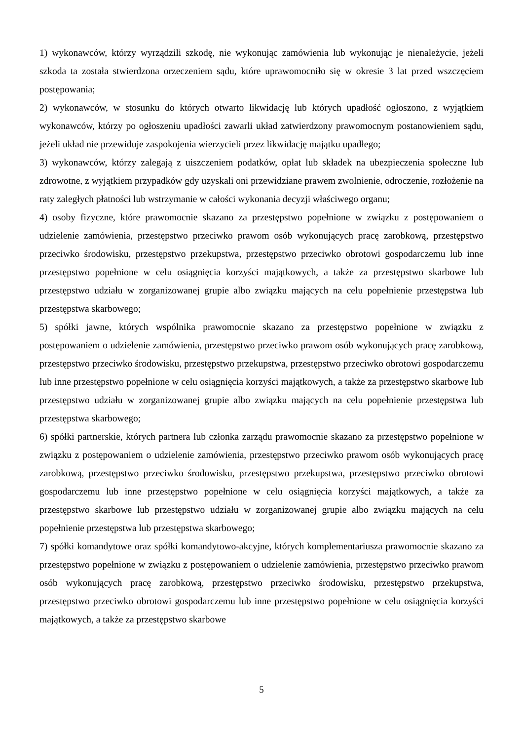1) wykonawców, którzy wyrządzili szkodę, nie wykonując zamówienia lub wykonując je nienależycie, jeżeli szkoda ta została stwierdzona orzeczeniem sądu, które uprawomocniło się w okresie 3 lat przed wszczęciem postępowania;
2) wykonawców, w stosunku do których otwarto likwidację lub których upadłość ogłoszono, z wyjątkiem wykonawców, którzy po ogłoszeniu upadłości zawarli układ zatwierdzony prawomocnym postanowieniem sądu, jeżeli układ nie przewiduje zaspokojenia wierzycieli przez likwidację majątku upadłego;
3) wykonawców, którzy zalegają z uiszczeniem podatków, opłat lub składek na ubezpieczenia społeczne lub zdrowotne, z wyjątkiem przypadków gdy uzyskali oni przewidziane prawem zwolnienie, odroczenie, rozłożenie na raty zaległych płatności lub wstrzymanie w całości wykonania decyzji właściwego organu;
4) osoby fizyczne, które prawomocnie skazano za przestępstwo popełnione w związku z postępowaniem o udzielenie zamówienia, przestępstwo przeciwko prawom osób wykonujących pracę zarobkową, przestępstwo przeciwko środowisku, przestępstwo przekupstwa, przestępstwo przeciwko obrotowi gospodarczemu lub inne przestępstwo popełnione w celu osiągnięcia korzyści majątkowych, a także za przestępstwo skarbowe lub przestępstwo udziału w zorganizowanej grupie albo związku mających na celu popełnienie przestępstwa lub przestępstwa skarbowego;
5) spółki jawne, których wspólnika prawomocnie skazano za przestępstwo popełnione w związku z postępowaniem o udzielenie zamówienia, przestępstwo przeciwko prawom osób wykonujących pracę zarobkową, przestępstwo przeciwko środowisku, przestępstwo przekupstwa, przestępstwo przeciwko obrotowi gospodarczemu lub inne przestępstwo popełnione w celu osiągnięcia korzyści majątkowych, a także za przestępstwo skarbowe lub przestępstwo udziału w zorganizowanej grupie albo związku mających na celu popełnienie przestępstwa lub przestępstwa skarbowego;
6) spółki partnerskie, których partnera lub członka zarządu prawomocnie skazano za przestępstwo popełnione w związku z postępowaniem o udzielenie zamówienia, przestępstwo przeciwko prawom osób wykonujących pracę zarobkową, przestępstwo przeciwko środowisku, przestępstwo przekupstwa, przestępstwo przeciwko obrotowi gospodarczemu lub inne przestępstwo popełnione w celu osiągnięcia korzyści majątkowych, a także za przestępstwo skarbowe lub przestępstwo udziału w zorganizowanej grupie albo związku mających na celu popełnienie przestępstwa lub przestępstwa skarbowego;
7) spółki komandytowe oraz spółki komandytowo-akcyjne, których komplementariusza prawomocnie skazano za przestępstwo popełnione w związku z postępowaniem o udzielenie zamówienia, przestępstwo przeciwko prawom osób wykonujących pracę zarobkową, przestępstwo przeciwko środowisku, przestępstwo przekupstwa, przestępstwo przeciwko obrotowi gospodarczemu lub inne przestępstwo popełnione w celu osiągnięcia korzyści majątkowych, a także za przestępstwo skarbowe
5